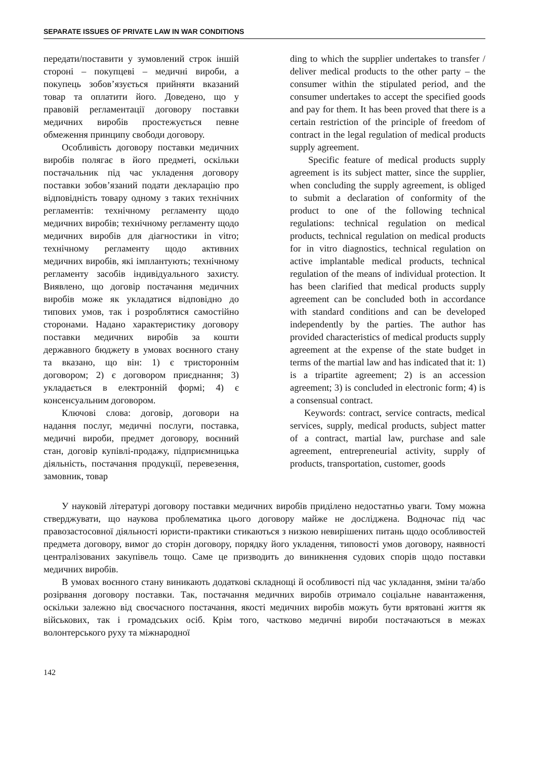SEPARATE ISSUES OF PRIVATE LAW IN WAR CONDITIONS
передати/поставити у зумовлений строк іншій стороні – покупцеві – медичні вироби, а покупець зобов’язується прийняти вказаний товар та оплатити його. Доведено, що у правовій регламентації договору поставки медичних виробів простежується певне обмеження принципу свободи договору.
Особливість договору поставки медичних виробів полягає в його предметі, оскільки постачальник під час укладення договору поставки зобов’язаний подати декларацію про відповідність товару одному з таких технічних регламентів: технічному регламенту щодо медичних виробів; технічному регламенту щодо медичних виробів для діагностики in vitro; технічному регламенту щодо активних медичних виробів, які імплантують; технічному регламенту засобів індивідуального захисту. Виявлено, що договір постачання медичних виробів може як укладатися відповідно до типових умов, так і розроблятися самостійно сторонами. Надано характеристику договору поставки медичних виробів за кошти державного бюджету в умовах воєнного стану та вказано, що він: 1) є тристороннім договором; 2) є договором приєднання; 3) укладається в електронній формі; 4) є консенсуальним договором.
Ключові слова: договір, договори на надання послуг, медичні послуги, поставка, медичні вироби, предмет договору, воєнний стан, договір купівлі-продажу, підприємницька діяльність, постачання продукції, перевезення, замовник, товар
ding to which the supplier undertakes to transfer / deliver medical products to the other party – the consumer within the stipulated period, and the consumer undertakes to accept the specified goods and pay for them. It has been proved that there is a certain restriction of the principle of freedom of contract in the legal regulation of medical products supply agreement.
Specific feature of medical products supply agreement is its subject matter, since the supplier, when concluding the supply agreement, is obliged to submit a declaration of conformity of the product to one of the following technical regulations: technical regulation on medical products, technical regulation on medical products for in vitro diagnostics, technical regulation on active implantable medical products, technical regulation of the means of individual protection. It has been clarified that medical products supply agreement can be concluded both in accordance with standard conditions and can be developed independently by the parties. The author has provided characteristics of medical products supply agreement at the expense of the state budget in terms of the martial law and has indicated that it: 1) is a tripartite agreement; 2) is an accession agreement; 3) is concluded in electronic form; 4) is a consensual contract.
Keywords: contract, service contracts, medical services, supply, medical products, subject matter of a contract, martial law, purchase and sale agreement, entrepreneurial activity, supply of products, transportation, customer, goods
У науковій літературі договору поставки медичних виробів приділено недостатньо уваги. Тому можна стверджувати, що наукова проблематика цього договору майже не досліджена. Водночас під час правозастосовної діяльності юристи-практики стикаються з низкою невирішених питань щодо особливостей предмета договору, вимог до сторін договору, порядку його укладення, типовості умов договору, наявності централізованих закупівель тощо. Саме це призводить до виникнення судових спорів щодо поставки медичних виробів.
В умовах воєнного стану виникають додаткові складнощі й особливості під час укладання, зміни та/або розірвання договору поставки. Так, постачання медичних виробів отримало соціальне навантаження, оскільки залежно від своєчасного постачання, якості медичних виробів можуть бути врятовані життя як військових, так і громадських осіб. Крім того, частково медичні вироби постачаються в межах волонтерського руху та міжнародної
142